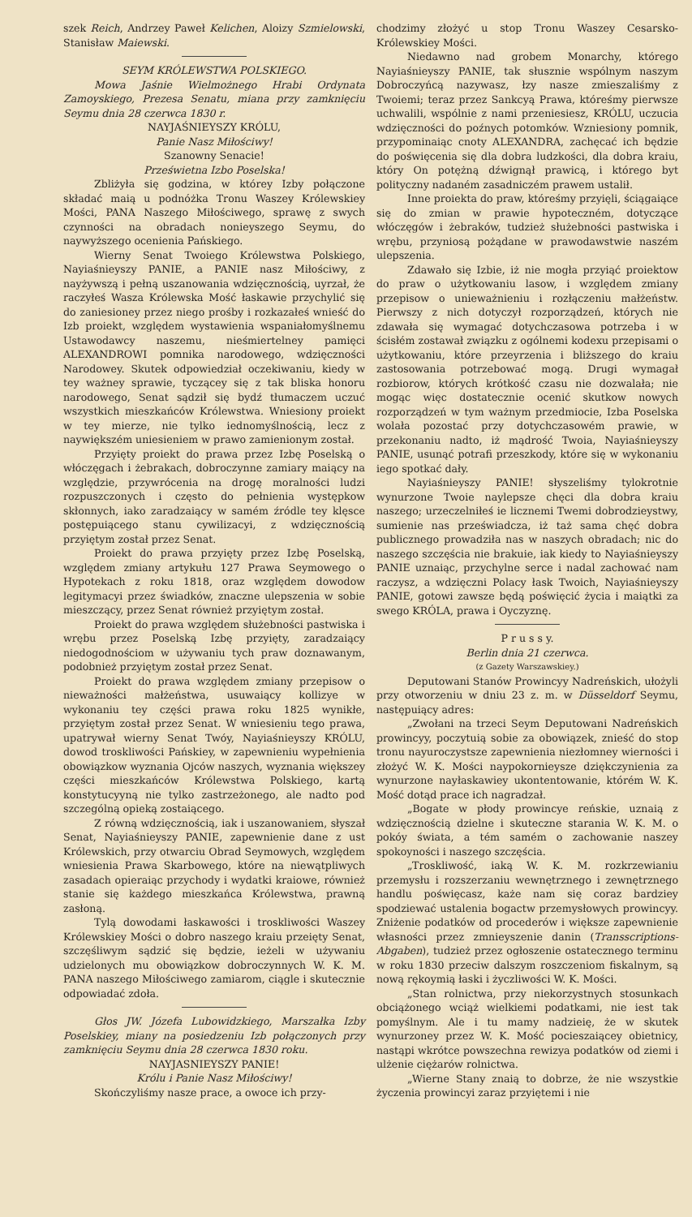szek Reich, Andrzey Paweł Kelichen, Aloizy Szmielowski, Stanisław Maiewski.
SEYM KRÓLEWSTWA POLSKIEGO.
Mowa Jaśnie Wielmożnego Hrabi Ordynata Zamoyskiego, Prezesa Senatu, miana przy zamknięciu Seymu dnia 28 czerwca 1830 r.
NAYJAŚNIEYSZY KRÓLU,
Panie Nasz Miłościwy!
Szanowny Senacie!
Prześwietna Izbo Poselska!
Zbliżyła się godzina, w którey Izby połączone składać maią u podnóżka Tronu Waszey Królewskiey Mości, PANA Naszego Miłościwego, sprawę z swych czynności na obradach nonieyszego Seymu, do naywyższego ocenienia Pańskiego.
Wierny Senat Twoiego Królewstwa Polskiego, Nayiaśnieyszy PANIE, a PANIE nasz Miłościwy, z nayżywszą i pełną uszanowania wdzięcznością, uyrzał, że raczyłeś Wasza Królewska Mość łaskawie przychylić się do zaniesioney przez niego prośby i rozkazałeś wnieść do Izb proiekt, względem wystawienia wspaniałomyślnemu Ustawodawcy naszemu, nieśmiertelney pamięci ALEXANDROWI pomnika narodowego, wdzięczności Narodowey. Skutek odpowiedział oczekiwaniu, kiedy w tey ważney sprawie, tyczącey się z tak bliska honoru narodowego, Senat sądził się bydź tłumaczem uczuć wszystkich mieszkańców Królewstwa. Wniesiony proiekt w tey mierze, nie tylko iednomyślnością, lecz z naywiększém uniesieniem w prawo zamienionym został.
Przyięty proiekt do prawa przez Izbę Poselską o włóczęgach i żebrakach, dobroczynne zamiary maiący na względzie, przywrócenia na drogę moralności ludzi rozpuszczonych i często do pełnienia występkow skłonnych, iako zaradzaiący w samém źródle tey klęsce postępuiącego stanu cywilizacyi, z wdzięcznością przyiętym został przez Senat.
Proiekt do prawa przyięty przez Izbę Poselską, względem zmiany artykułu 127 Prawa Seymowego o Hypotekach z roku 1818, oraz względem dowodow legitymacyi przez świadków, znaczne ulepszenia w sobie mieszczący, przez Senat również przyiętym został.
Proiekt do prawa względem służebności pastwiska i wrębu przez Poselską Izbę przyięty, zaradzaiący niedogodnościom w używaniu tych praw doznawanym, podobnież przyiętym został przez Senat.
Proiekt do prawa względem zmiany przepisow o nieważności małżeństwa, usuwaiący kollizye w wykonaniu tey części prawa roku 1825 wynikłe, przyiętym został przez Senat. W wniesieniu tego prawa, upatrywał wierny Senat Twóy, Nayiaśnieyszy KRÓLU, dowod troskliwości Pańskiey, w zapewnieniu wypełnienia obowiązkow wyznania Ojców naszych, wyznania większey części mieszkańców Królewstwa Polskiego, kartą konstytucyyną nie tylko zastrzeżonego, ale nadto pod szczególną opieką zostaiącego.
Z równą wdzięcznością, iak i uszanowaniem, słyszał Senat, Nayiaśnieyszy PANIE, zapewnienie dane z ust Królewskich, przy otwarciu Obrad Seymowych, względem wniesienia Prawa Skarbowego, które na niewątpliwych zasadach opieraiąc przychody i wydatki kraiowe, również stanie się każdego mieszkańca Królewstwa, prawną zasłoną.
Tylą dowodami łaskawości i troskliwości Waszey Królewskiey Mości o dobro naszego kraiu przeięty Senat, szczęśliwym sądzić się będzie, ieżeli w używaniu udzielonych mu obowiązkow dobroczynnych W. K. M. PANA naszego Miłościwego zamiarom, ciągle i skutecznie odpowiadać zdoła.
Głos JW. Józefa Lubowidzkiego, Marszałka Izby Poselskiey, miany na posiedzeniu Izb połączonych przy zamknięciu Seymu dnia 28 czerwca 1830 roku.
NAYJASNIEYSZY PANIE!
Królu i Panie Nasz Miłościwy!
Skończyliśmy nasze prace, a owoce ich przy-
chodzimy złożyć u stop Tronu Waszey Cesarsko-Królewskiey Mości.
Niedawno nad grobem Monarchy, którego Nayiaśnieyszy PANIE, tak słusznie wspólnym naszym Dobroczyńcą nazywasz, łzy nasze zmieszaliśmy z Twoiemi; teraz przez Sankcyą Prawa, któreśmy pierwsze uchwalili, wspólnie z nami przeniesiesz, KRÓLU, uczucia wdzięczności do poźnych potomków. Wzniesiony pomnik, przypominaiąc cnoty ALEXANDRA, zachęcać ich będzie do poświęcenia się dla dobra ludzkości, dla dobra kraiu, który On potężną dźwignął prawicą, i którego byt polityczny nadaném zasadniczém prawem ustalił.
Inne proiekta do praw, któreśmy przyięli, ściągaiące się do zmian w prawie hypoteczném, dotyczące włóczęgów i żebraków, tudzież służebności pastwiska i wrębu, przyniosą pożądane w prawodawstwie naszém ulepszenia.
Zdawało się Izbie, iż nie mogła przyiąć proiektow do praw o użytkowaniu lasow, i względem zmiany przepisow o unieważnieniu i rozłączeniu małżeństw. Pierwszy z nich dotyczył rozporządzeń, których nie zdawała się wymagać dotychczasowa potrzeba i w ścisłém zostawał związku z ogólnemi kodexu przepisami o użytkowaniu, które przeyrzenia i bliższego do kraiu zastosowania potrzebować mogą. Drugi wymagał rozbiorow, których krótkość czasu nie dozwalała; nie mogąc więc dostatecznie ocenić skutkow nowych rozporządzeń w tym ważnym przedmiocie, Izba Poselska wolała pozostać przy dotychczasowém prawie, w przekonaniu nadto, iż mądrość Twoia, Nayiaśnieyszy PANIE, usunąć potrafi przeszkody, które się w wykonaniu iego spotkać dały.
Nayiaśnieyszy PANIE! słyszeliśmy tylokrotnie wynurzone Twoie naylepsze chęci dla dobra kraiu naszego; urzeczelniłeś ie licznemi Twemi dobrodzieystwy, sumienie nas przeświadcza, iż taż sama chęć dobra publicznego prowadziła nas w naszych obradach; nic do naszego szczęścia nie brakuie, iak kiedy to Nayiaśnieyszy PANIE uznaiąc, przychylne serce i nadal zachować nam raczysz, a wdzięczni Polacy łask Twoich, Nayiaśnieyszy PANIE, gotowi zawsze będą poświęcić życia i maiątki za swego KRÓLA, prawa i Oyczyznę.
P r u s s y.
Berlin dnia 21 czerwca.
(z Gazety Warszawskiey.)
Deputowani Stanów Prowincyy Nadreńskich, ułożyli przy otworzeniu w dniu 23 z. m. w Düsseldorf Seymu, następuiący adres:
„Zwołani na trzeci Seym Deputowani Nadreńskich prowincyy, poczytuią sobie za obowiązek, znieść do stop tronu nayuroczystsze zapewnienia niezłomney wierności i złożyć W. K. Mości naypokornieysze dziękczynienia za wynurzone nayłaskawiey ukontentowanie, którém W. K. Mość dotąd prace ich nagradzał.
„Bogate w płody prowincye reńskie, uznaią z wdzięcznością dzielne i skuteczne starania W. K. M. o pokóy świata, a tém samém o zachowanie naszey spokoyności i naszego szczęścia.
„Troskliwość, iaką W. K. M. rozkrzewianiu przemysłu i rozszerzaniu wewnętrznego i zewnętrznego handlu poświęcasz, każe nam się coraz bardziey spodziewać ustalenia bogactw przemysłowych prowincyy. Zniżenie podatków od procederów i większe zapewnienie własności przez zmnieyszenie danin (Transscriptions-Abgaben), tudzież przez ogłoszenie ostatecznego terminu w roku 1830 przeciw dalszym roszczeniom fiskalnym, są nową rękoymią łaski i życzliwości W. K. Mości.
„Stan rolnictwa, przy niekorzystnych stosunkach obciążonego wciąż wielkiemi podatkami, nie iest tak pomyślnym. Ale i tu mamy nadzieię, że w skutek wynurzoney przez W. K. Mość pocieszaiącey obietnicy, nastąpi wkrótce powszechna rewizya podatków od ziemi i ulżenie ciężarów rolnictwa.
„Wierne Stany znaią to dobrze, że nie wszystkie życzenia prowincyi zaraz przyiętemi i nie